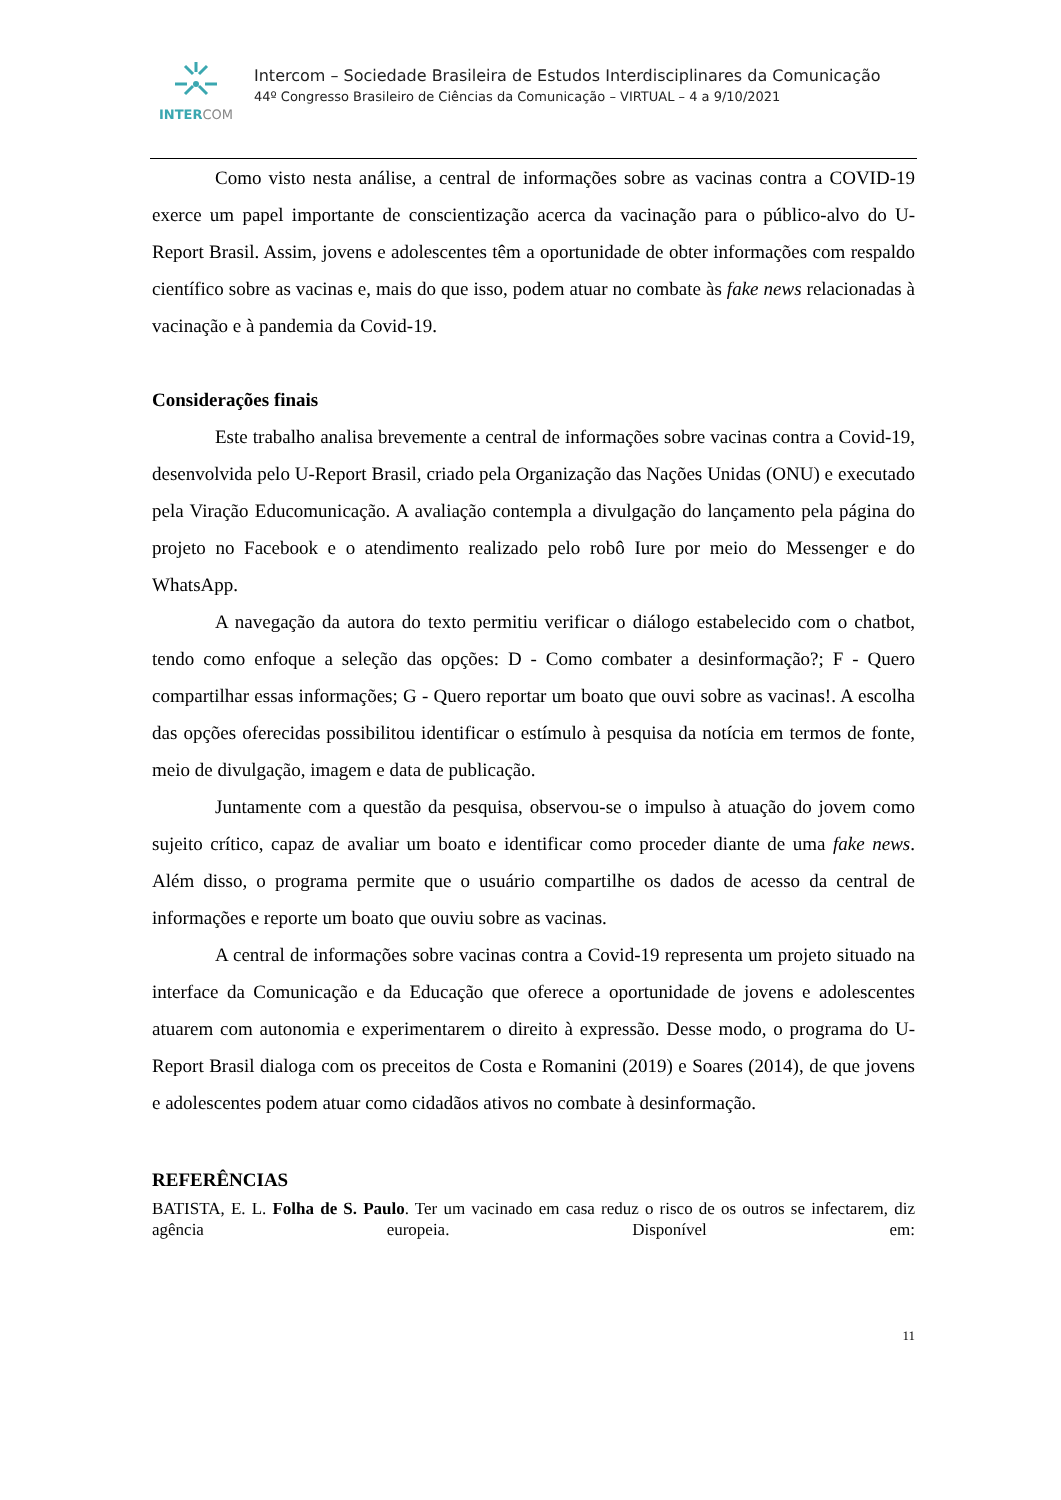INTERCOM
Intercom – Sociedade Brasileira de Estudos Interdisciplinares da Comunicação
44º Congresso Brasileiro de Ciências da Comunicação – VIRTUAL – 4 a 9/10/2021
Como visto nesta análise, a central de informações sobre as vacinas contra a COVID-19 exerce um papel importante de conscientização acerca da vacinação para o público-alvo do U-Report Brasil. Assim, jovens e adolescentes têm a oportunidade de obter informações com respaldo científico sobre as vacinas e, mais do que isso, podem atuar no combate às fake news relacionadas à vacinação e à pandemia da Covid-19.
Considerações finais
Este trabalho analisa brevemente a central de informações sobre vacinas contra a Covid-19, desenvolvida pelo U-Report Brasil, criado pela Organização das Nações Unidas (ONU) e executado pela Viração Educomunicação. A avaliação contempla a divulgação do lançamento pela página do projeto no Facebook e o atendimento realizado pelo robô Iure por meio do Messenger e do WhatsApp.
A navegação da autora do texto permitiu verificar o diálogo estabelecido com o chatbot, tendo como enfoque a seleção das opções: D - Como combater a desinformação?; F - Quero compartilhar essas informações; G - Quero reportar um boato que ouvi sobre as vacinas!. A escolha das opções oferecidas possibilitou identificar o estímulo à pesquisa da notícia em termos de fonte, meio de divulgação, imagem e data de publicação.
Juntamente com a questão da pesquisa, observou-se o impulso à atuação do jovem como sujeito crítico, capaz de avaliar um boato e identificar como proceder diante de uma fake news. Além disso, o programa permite que o usuário compartilhe os dados de acesso da central de informações e reporte um boato que ouviu sobre as vacinas.
A central de informações sobre vacinas contra a Covid-19 representa um projeto situado na interface da Comunicação e da Educação que oferece a oportunidade de jovens e adolescentes atuarem com autonomia e experimentarem o direito à expressão. Desse modo, o programa do U-Report Brasil dialoga com os preceitos de Costa e Romanini (2019) e Soares (2014), de que jovens e adolescentes podem atuar como cidadãos ativos no combate à desinformação.
REFERÊNCIAS
BATISTA, E. L. Folha de S. Paulo. Ter um vacinado em casa reduz o risco de os outros se infectarem, diz agência europeia. Disponível em:
11